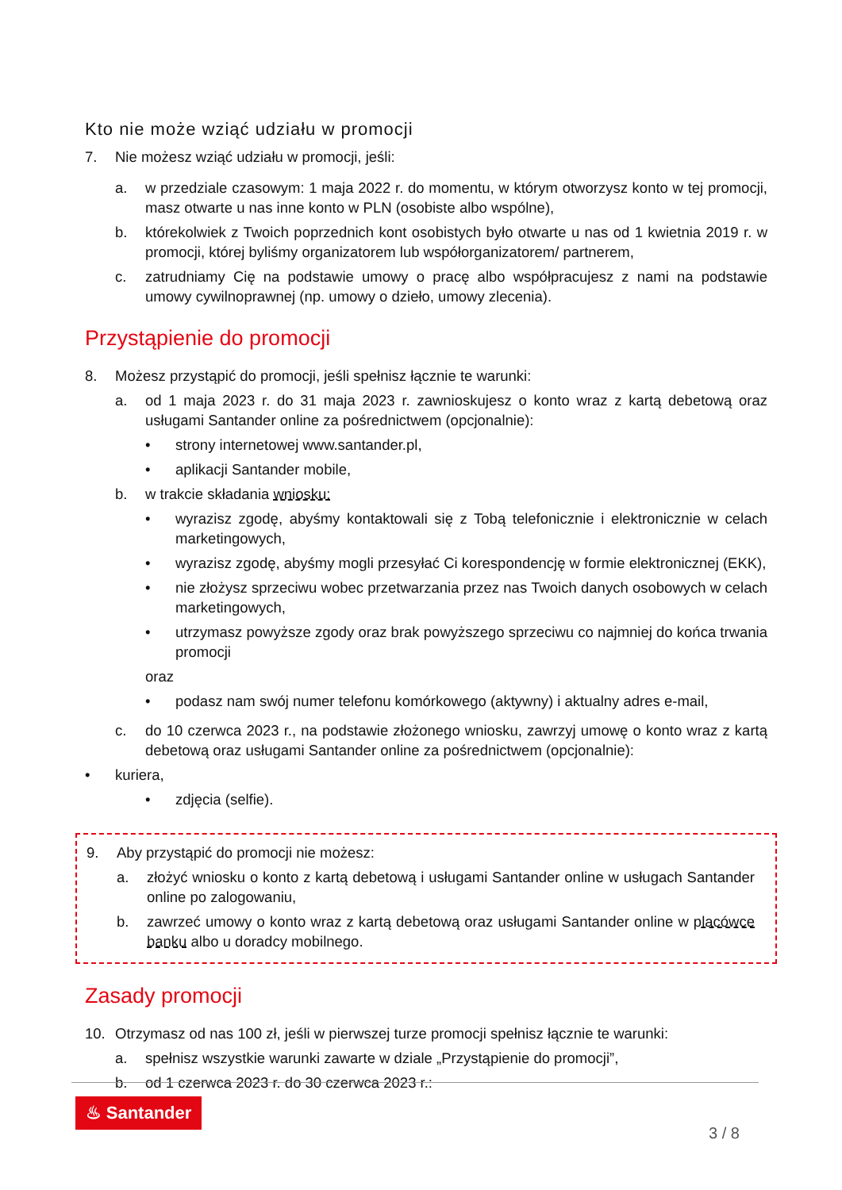Kto nie może wziąć udziału w promocji
7. Nie możesz wziąć udziału w promocji, jeśli:
a. w przedziale czasowym: 1 maja 2022 r. do momentu, w którym otworzysz konto w tej promocji, masz otwarte u nas inne konto w PLN (osobiste albo wspólne),
b. którekolwiek z Twoich poprzednich kont osobistych było otwarte u nas od 1 kwietnia 2019 r. w promocji, której byliśmy organizatorem lub współorganizatorem/ partnerem,
c. zatrudniamy Cię na podstawie umowy o pracę albo współpracujesz z nami na podstawie umowy cywilnoprawnej (np. umowy o dzieło, umowy zlecenia).
Przystąpienie do promocji
8. Możesz przystąpić do promocji, jeśli spełnisz łącznie te warunki:
a. od 1 maja 2023 r. do 31 maja 2023 r. zawnioskujesz o konto wraz z kartą debetową oraz usługami Santander online za pośrednictwem (opcjonalnie):
• strony internetowej www.santander.pl,
• aplikacji Santander mobile,
b. w trakcie składania wniosku:
• wyrazisz zgodę, abyśmy kontaktowali się z Tobą telefonicznie i elektronicznie w celach marketingowych,
• wyrazisz zgodę, abyśmy mogli przesyłać Ci korespondencję w formie elektronicznej (EKK),
• nie złożysz sprzeciwu wobec przetwarzania przez nas Twoich danych osobowych w celach marketingowych,
• utrzymasz powyższe zgody oraz brak powyższego sprzeciwu co najmniej do końca trwania promocji
oraz
• podasz nam swój numer telefonu komórkowego (aktywny) i aktualny adres e-mail,
c. do 10 czerwca 2023 r., na podstawie złożonego wniosku, zawrzyj umowę o konto wraz z kartą debetową oraz usługami Santander online za pośrednictwem (opcjonalnie):
• kuriera,
• zdjęcia (selfie).
9. Aby przystąpić do promocji nie możesz:
a. złożyć wniosku o konto z kartą debetową i usługami Santander online w usługach Santander online po zalogowaniu,
b. zawrzeć umowy o konto wraz z kartą debetową oraz usługami Santander online w placówce banku albo u doradcy mobilnego.
Zasady promocji
10. Otrzymasz od nas 100 zł, jeśli w pierwszej turze promocji spełnisz łącznie te warunki:
a. spełnisz wszystkie warunki zawarte w dziale „Przystąpienie do promocji”,
b. od 1 czerwca 2023 r. do 30 czerwca 2023 r.:
♨ Santander
3 / 8